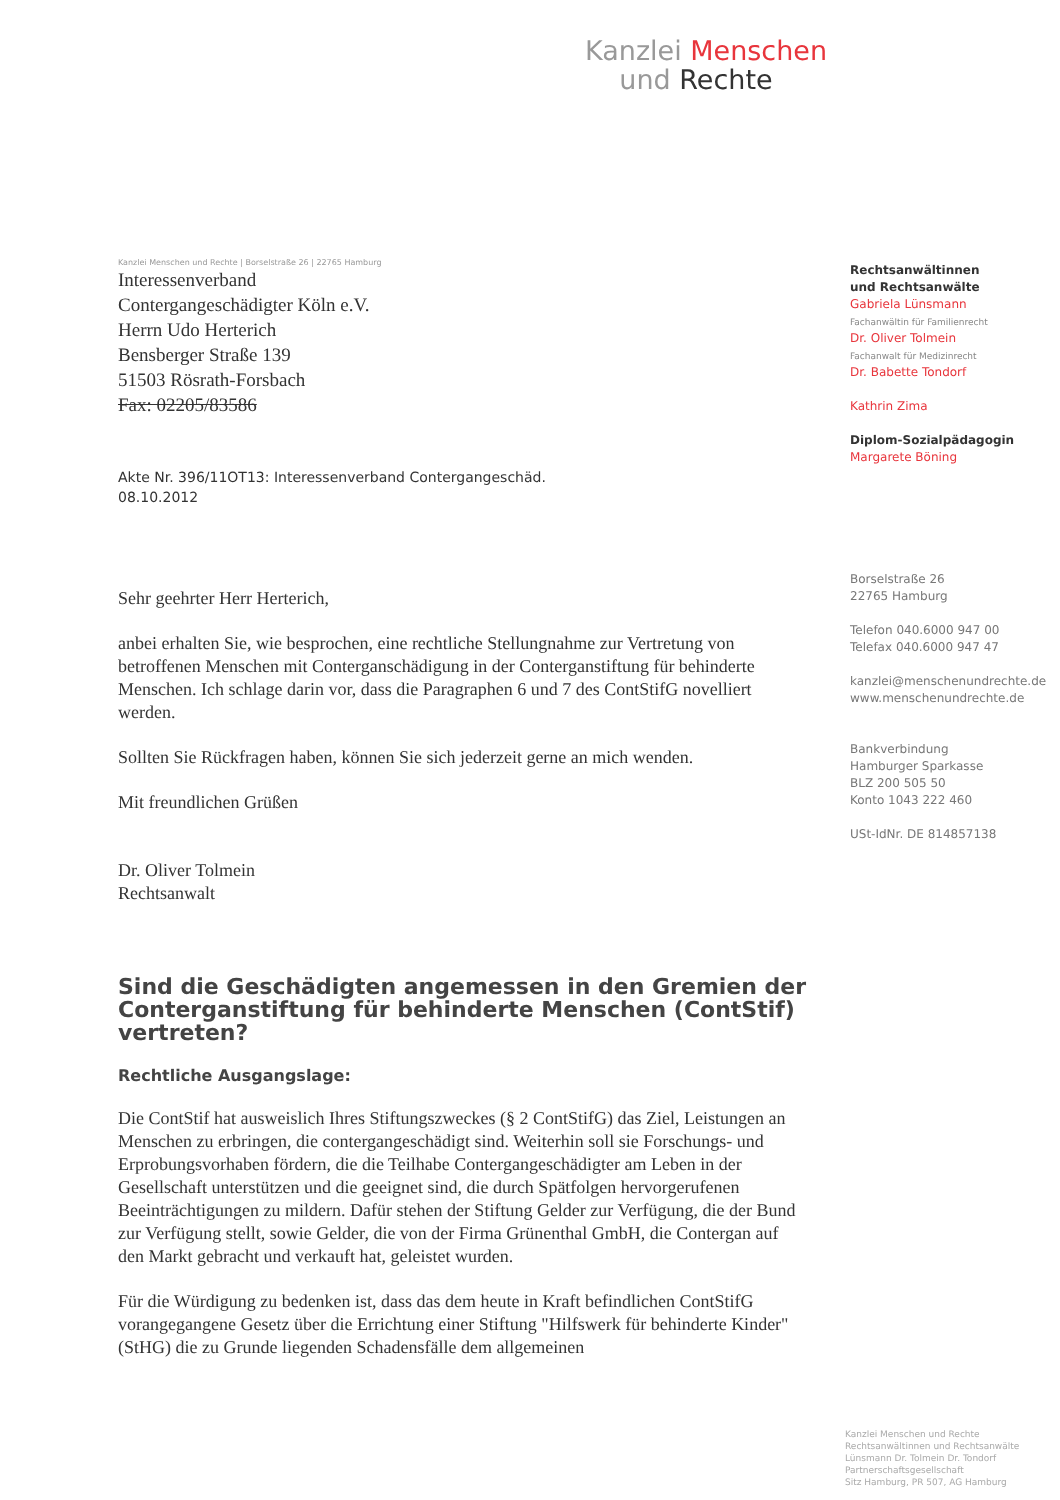Kanzlei Menschen
und Rechte
Kanzlei Menschen und Rechte | Borselstraße 26 | 22765 Hamburg
Interessenverband
Contergangeschädigter Köln e.V.
Herrn Udo Herterich
Bensberger Straße 139
51503 Rösrath-Forsbach
Fax: 02205/83586
Akte Nr. 396/11OT13: Interessenverband Contergangeschäd.
08.10.2012
Sehr geehrter Herr Herterich,
anbei erhalten Sie, wie besprochen, eine rechtliche Stellungnahme zur Vertretung von betroffenen Menschen mit Conterganschädigung in der Conterganstiftung für behinderte Menschen. Ich schlage darin vor, dass die Paragraphen 6 und 7 des ContStifG novelliert werden.
Sollten Sie Rückfragen haben, können Sie sich jederzeit gerne an mich wenden.
Mit freundlichen Grüßen
Dr. Oliver Tolmein
Rechtsanwalt
Sind die Geschädigten angemessen in den Gremien der Conterganstiftung für behinderte Menschen (ContStif) vertreten?
Rechtliche Ausgangslage:
Die ContStif hat ausweislich Ihres Stiftungszweckes (§ 2 ContStifG) das Ziel, Leistungen an Menschen zu erbringen, die contergangeschädigt sind. Weiterhin soll sie Forschungs- und Erprobungsvorhaben fördern, die die Teilhabe Contergangeschädigter am Leben in der Gesellschaft unterstützen und die geeignet sind, die durch Spätfolgen hervorgerufenen Beeinträchtigungen zu mildern. Dafür stehen der Stiftung Gelder zur Verfügung, die der Bund zur Verfügung stellt, sowie Gelder, die von der Firma Grünenthal GmbH, die Contergan auf den Markt gebracht und verkauft hat, geleistet wurden.
Für die Würdigung zu bedenken ist, dass das dem heute in Kraft befindlichen ContStifG vorangegangene Gesetz über die Errichtung einer Stiftung "Hilfswerk für behinderte Kinder" (StHG) die zu Grunde liegenden Schadensfälle dem allgemeinen
Rechtsanwältinnen
und Rechtsanwälte
Gabriela Lünsmann
Fachanwältin für Familienrecht
Dr. Oliver Tolmein
Fachanwalt für Medizinrecht
Dr. Babette Tondorf
Kathrin Zima
Diplom-Sozialpädagogin
Margarete Böning
Borselstraße 26
22765 Hamburg
Telefon 040.6000 947 00
Telefax 040.6000 947 47
kanzlei@menschenundrechte.de
www.menschenundrechte.de
Bankverbindung
Hamburger Sparkasse
BLZ 200 505 50
Konto 1043 222 460
USt-IdNr. DE 814857138
Kanzlei Menschen und Rechte
Rechtsanwältinnen und Rechtsanwälte
Lünsmann Dr. Tolmein Dr. Tondorf
Partnerschaftsgesellschaft
Sitz Hamburg, PR 507, AG Hamburg